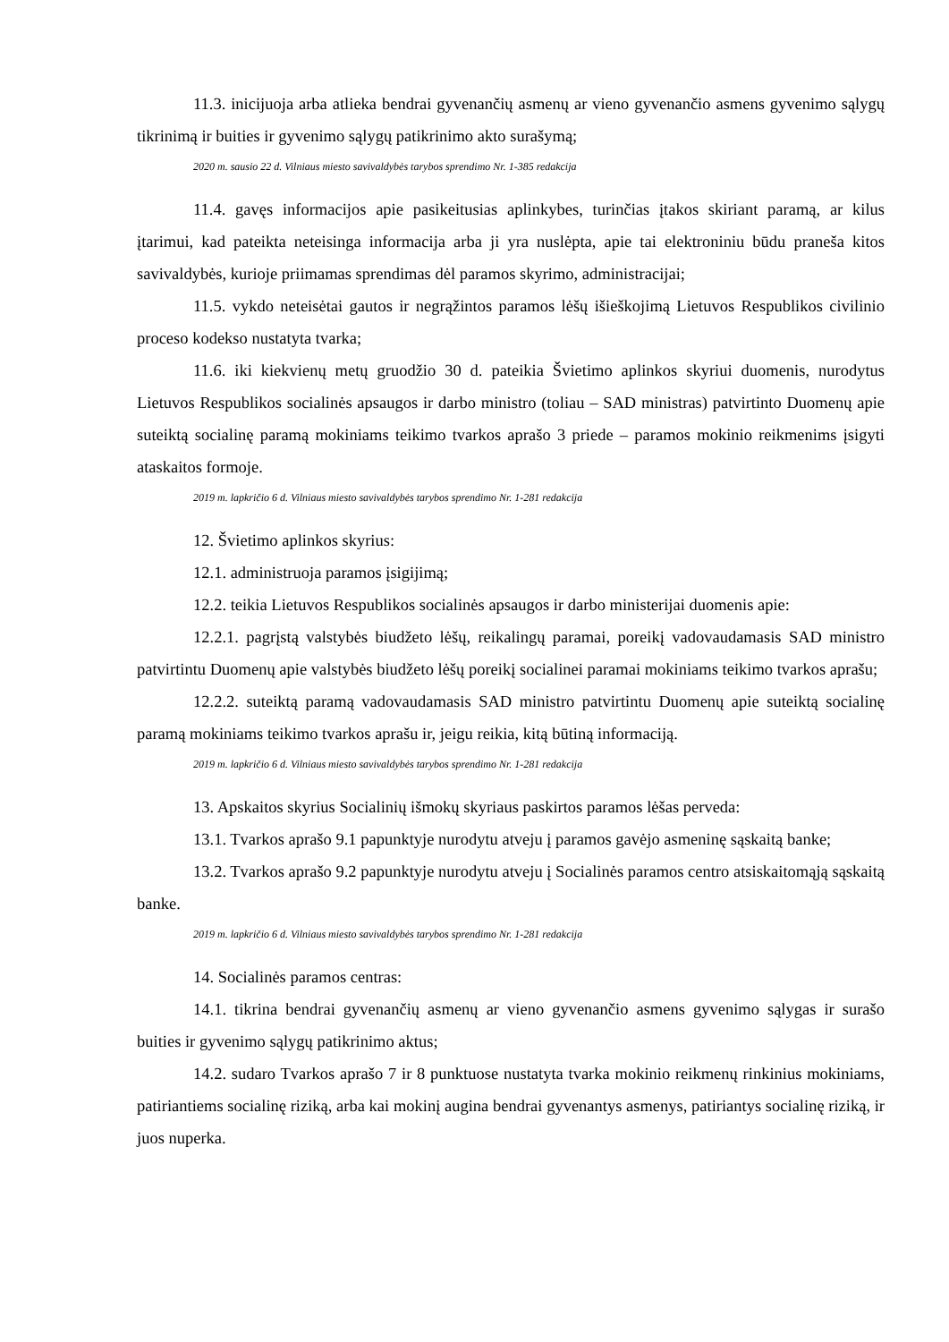11.3. inicijuoja arba atlieka bendrai gyvenančių asmenų ar vieno gyvenančio asmens gyvenimo sąlygų tikrinimą ir buities ir gyvenimo sąlygų patikrinimo akto surašymą;
2020 m. sausio 22 d. Vilniaus miesto savivaldybės tarybos sprendimo Nr. 1-385 redakcija
11.4. gavęs informacijos apie pasikeitusias aplinkybes, turinčias įtakos skiriant paramą, ar kilus įtarimui, kad pateikta neteisinga informacija arba ji yra nuslėpta, apie tai elektroniniu būdu praneša kitos savivaldybės, kurioje priimamas sprendimas dėl paramos skyrimo, administracijai;
11.5. vykdo neteisėtai gautos ir negrąžintos paramos lėšų išieškojimą Lietuvos Respublikos civilinio proceso kodekso nustatyta tvarka;
11.6. iki kiekvienų metų gruodžio 30 d. pateikia Švietimo aplinkos skyriui duomenis, nurodytus Lietuvos Respublikos socialinės apsaugos ir darbo ministro (toliau – SAD ministras) patvirtinto Duomenų apie suteiktą socialinę paramą mokiniams teikimo tvarkos aprašo 3 priede – paramos mokinio reikmenims įsigyti ataskaitos formoje.
2019 m. lapkričio 6 d. Vilniaus miesto savivaldybės tarybos sprendimo Nr. 1-281 redakcija
12. Švietimo aplinkos skyrius:
12.1. administruoja paramos įsigijimą;
12.2. teikia Lietuvos Respublikos socialinės apsaugos ir darbo ministerijai duomenis apie:
12.2.1. pagrįstą valstybės biudžeto lėšų, reikalingų paramai, poreikį vadovaudamasis SAD ministro patvirtintu Duomenų apie valstybės biudžeto lėšų poreikį socialinei paramai mokiniams teikimo tvarkos aprašu;
12.2.2. suteiktą paramą vadovaudamasis SAD ministro patvirtintu Duomenų apie suteiktą socialinę paramą mokiniams teikimo tvarkos aprašu ir, jeigu reikia, kitą būtiną informaciją.
2019 m. lapkričio 6 d. Vilniaus miesto savivaldybės tarybos sprendimo Nr. 1-281 redakcija
13. Apskaitos skyrius Socialinių išmokų skyriaus paskirtos paramos lėšas perveda:
13.1. Tvarkos aprašo 9.1 papunktyje nurodytu atveju į paramos gavėjo asmeninę sąskaitą banke;
13.2. Tvarkos aprašo 9.2 papunktyje nurodytu atveju į Socialinės paramos centro atsiskaitomąją sąskaitą banke.
2019 m. lapkričio 6 d. Vilniaus miesto savivaldybės tarybos sprendimo Nr. 1-281 redakcija
14. Socialinės paramos centras:
14.1. tikrina bendrai gyvenančių asmenų ar vieno gyvenančio asmens gyvenimo sąlygas ir surašo buities ir gyvenimo sąlygų patikrinimo aktus;
14.2. sudaro Tvarkos aprašo 7 ir 8 punktuose nustatyta tvarka mokinio reikmenų rinkinius mokiniams, patiriantiems socialinę riziką, arba kai mokinį augina bendrai gyvenantys asmenys, patiriantys socialinę riziką, ir juos nuperka.